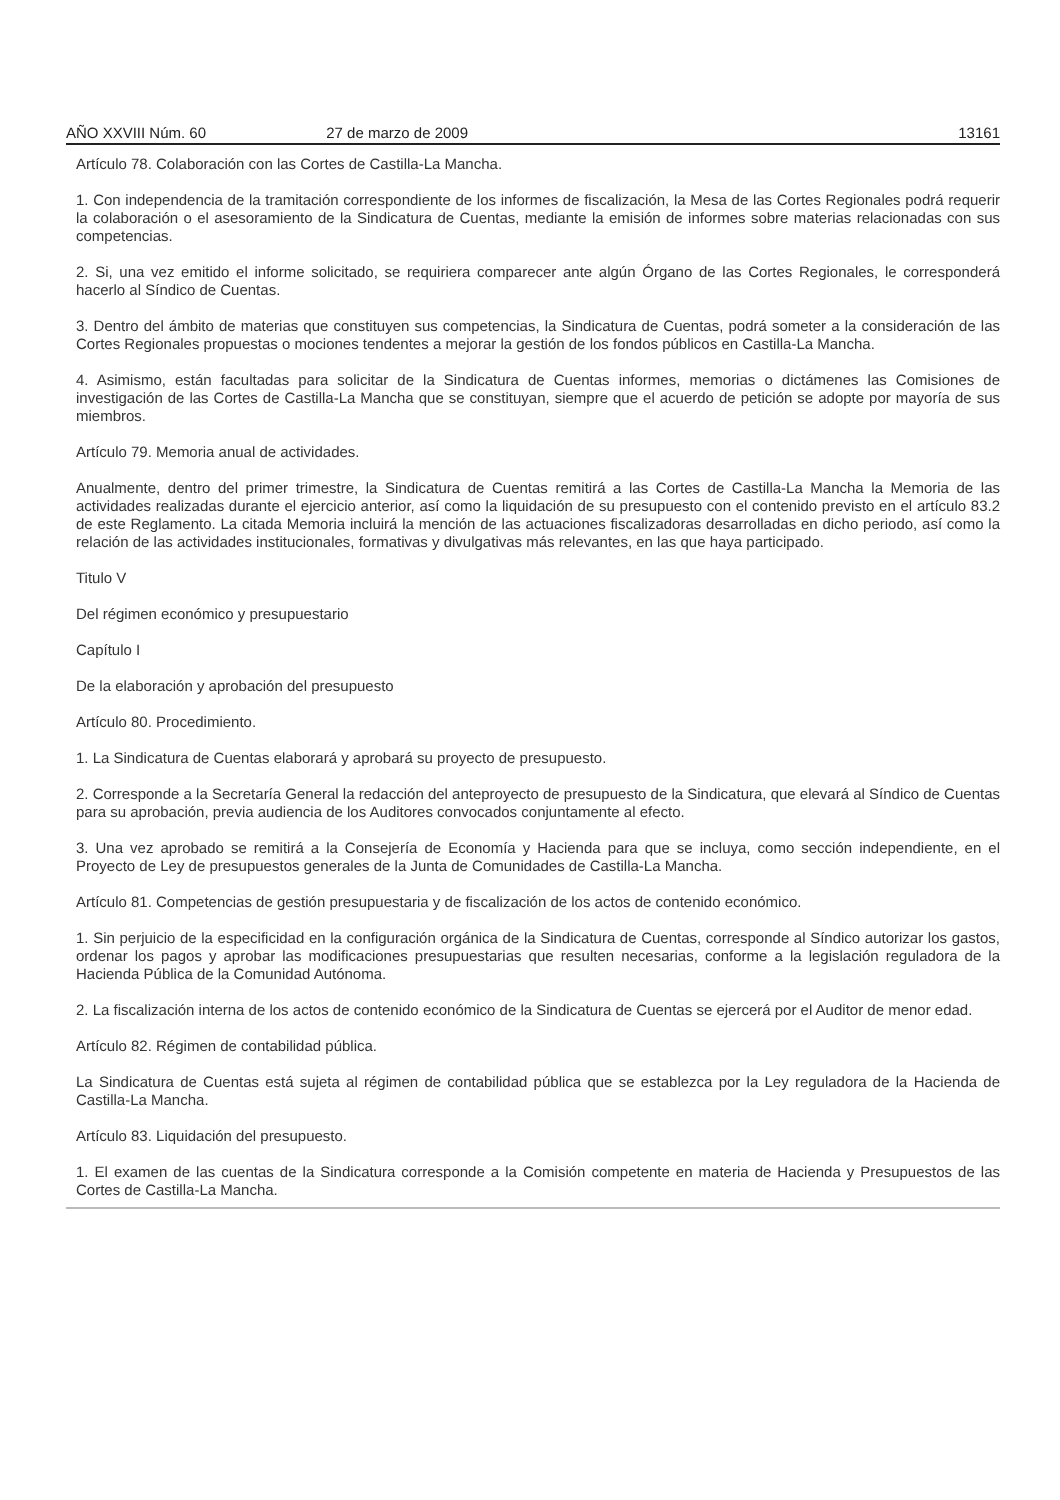AÑO XXVIII Núm. 60 27 de marzo de 2009 13161
Artículo 78. Colaboración con las Cortes de Castilla-La Mancha.
1. Con independencia de la tramitación correspondiente de los informes de fiscalización, la Mesa de las Cortes Regionales podrá requerir la colaboración o el asesoramiento de la Sindicatura de Cuentas, mediante la emisión de informes sobre materias relacionadas con sus competencias.
2. Si, una vez emitido el informe solicitado, se requiriera comparecer ante algún Órgano de las Cortes Regionales, le corresponderá hacerlo al Síndico de Cuentas.
3. Dentro del ámbito de materias que constituyen sus competencias, la Sindicatura de Cuentas, podrá someter a la consideración de las Cortes Regionales propuestas o mociones tendentes a mejorar la gestión de los fondos públicos en Castilla-La Mancha.
4. Asimismo, están facultadas para solicitar de la Sindicatura de Cuentas informes, memorias o dictámenes las Comisiones de investigación de las Cortes de Castilla-La Mancha que se constituyan, siempre que el acuerdo de petición se adopte por mayoría de sus miembros.
Artículo 79. Memoria anual de actividades.
Anualmente, dentro del primer trimestre, la Sindicatura de Cuentas remitirá a las Cortes de Castilla-La Mancha la Memoria de las actividades realizadas durante el ejercicio anterior, así como la liquidación de su presupuesto con el contenido previsto en el artículo 83.2 de este Reglamento. La citada Memoria incluirá la mención de las actuaciones fiscalizadoras desarrolladas en dicho periodo, así como la relación de las actividades institucionales, formativas y divulgativas más relevantes, en las que haya participado.
Titulo V
Del régimen económico y presupuestario
Capítulo I
De la elaboración y aprobación del presupuesto
Artículo 80. Procedimiento.
1. La Sindicatura de Cuentas elaborará y aprobará su proyecto de presupuesto.
2. Corresponde a la Secretaría General la redacción del anteproyecto de presupuesto de la Sindicatura, que elevará al Síndico de Cuentas para su aprobación, previa audiencia de los Auditores convocados conjuntamente al efecto.
3. Una vez aprobado se remitirá a la Consejería de Economía y Hacienda para que se incluya, como sección independiente, en el Proyecto de Ley de presupuestos generales de la Junta de Comunidades de Castilla-La Mancha.
Artículo 81. Competencias de gestión presupuestaria y de fiscalización de los actos de contenido económico.
1. Sin perjuicio de la especificidad en la configuración orgánica de la Sindicatura de Cuentas, corresponde al Síndico autorizar los gastos, ordenar los pagos y aprobar las modificaciones presupuestarias que resulten necesarias, conforme a la legislación reguladora de la Hacienda Pública de la Comunidad Autónoma.
2. La fiscalización interna de los actos de contenido económico de la Sindicatura de Cuentas se ejercerá por el Auditor de menor edad.
Artículo 82. Régimen de contabilidad pública.
La Sindicatura de Cuentas está sujeta al régimen de contabilidad pública que se establezca por la Ley reguladora de la Hacienda de Castilla-La Mancha.
Artículo 83. Liquidación del presupuesto.
1. El examen de las cuentas de la Sindicatura corresponde a la Comisión competente en materia de Hacienda y Presupuestos de las Cortes de Castilla-La Mancha.